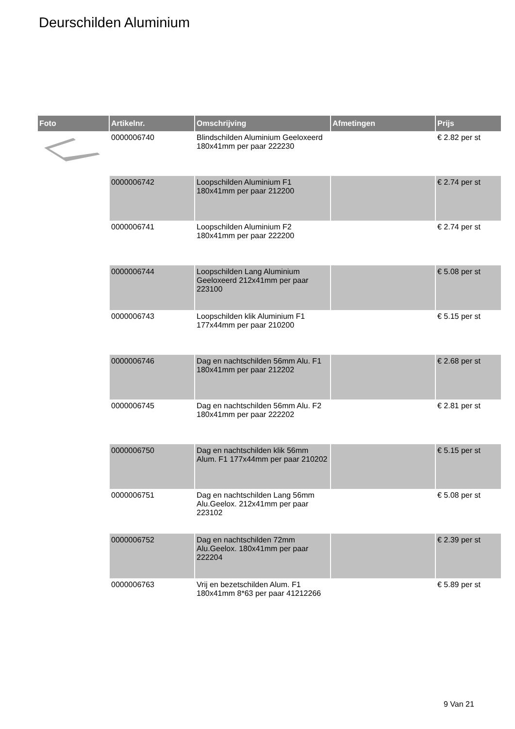Deurschilden Aluminium
| Foto | Artikelnr. | Omschrijving | Afmetingen | Prijs |
| --- | --- | --- | --- | --- |
| | 0000006740 | Blindschilden Aluminium Geeloxeerd 180x41mm per paar 222230 | | € 2.82 per st |
| | 0000006742 | Loopschilden Aluminium F1 180x41mm per paar 212200 | | € 2.74 per st |
| | 0000006741 | Loopschilden Aluminium F2 180x41mm per paar 222200 | | € 2.74 per st |
| | 0000006744 | Loopschilden Lang Aluminium Geeloxeerd 212x41mm per paar 223100 | | € 5.08 per st |
| | 0000006743 | Loopschilden klik Aluminium F1 177x44mm per paar 210200 | | € 5.15 per st |
| | 0000006746 | Dag en nachtschilden 56mm Alu. F1 180x41mm per paar 212202 | | € 2.68 per st |
| | 0000006745 | Dag en nachtschilden 56mm Alu. F2 180x41mm per paar 222202 | | € 2.81 per st |
| | 0000006750 | Dag en nachtschilden klik 56mm Alum. F1 177x44mm per paar 210202 | | € 5.15 per st |
| | 0000006751 | Dag en nachtschilden Lang 56mm Alu.Geelox. 212x41mm per paar 223102 | | € 5.08 per st |
| | 0000006752 | Dag en nachtschilden 72mm Alu.Geelox. 180x41mm per paar 222204 | | € 2.39 per st |
| | 0000006763 | Vrij en bezetschilden Alum. F1 180x41mm 8*63 per paar 41212266 | | € 5.89 per st |
9 Van 21